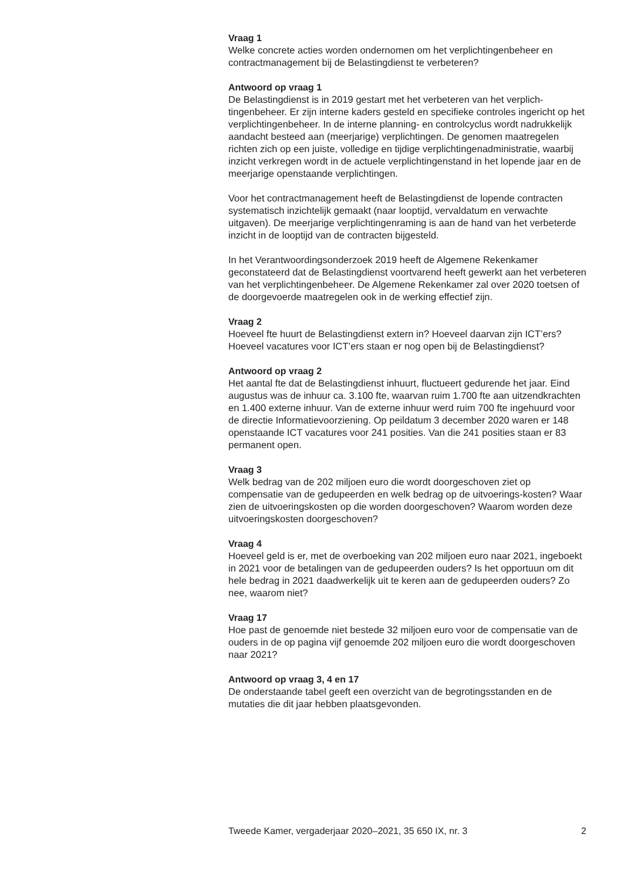Vraag 1
Welke concrete acties worden ondernomen om het verplichtingenbeheer en contractmanagement bij de Belastingdienst te verbeteren?
Antwoord op vraag 1
De Belastingdienst is in 2019 gestart met het verbeteren van het verplich-tingenbeheer. Er zijn interne kaders gesteld en specifieke controles ingericht op het verplichtingenbeheer. In de interne planning- en controlcyclus wordt nadrukkelijk aandacht besteed aan (meerjarige) verplichtingen. De genomen maatregelen richten zich op een juiste, volledige en tijdige verplichtingenadministratie, waarbij inzicht verkregen wordt in de actuele verplichtingenstand in het lopende jaar en de meerjarige openstaande verplichtingen.
Voor het contractmanagement heeft de Belastingdienst de lopende contracten systematisch inzichtelijk gemaakt (naar looptijd, vervaldatum en verwachte uitgaven). De meerjarige verplichtingenraming is aan de hand van het verbeterde inzicht in de looptijd van de contracten bijgesteld.
In het Verantwoordingsonderzoek 2019 heeft de Algemene Rekenkamer geconstateerd dat de Belastingdienst voortvarend heeft gewerkt aan het verbeteren van het verplichtingenbeheer. De Algemene Rekenkamer zal over 2020 toetsen of de doorgevoerde maatregelen ook in de werking effectief zijn.
Vraag 2
Hoeveel fte huurt de Belastingdienst extern in? Hoeveel daarvan zijn ICT’ers?
Hoeveel vacatures voor ICT’ers staan er nog open bij de Belastingdienst?
Antwoord op vraag 2
Het aantal fte dat de Belastingdienst inhuurt, fluctueert gedurende het jaar. Eind augustus was de inhuur ca. 3.100 fte, waarvan ruim 1.700 fte aan uitzendkrachten en 1.400 externe inhuur. Van de externe inhuur werd ruim 700 fte ingehuurd voor de directie Informatievoorziening. Op peildatum 3 december 2020 waren er 148 openstaande ICT vacatures voor 241 posities. Van die 241 posities staan er 83 permanent open.
Vraag 3
Welk bedrag van de 202 miljoen euro die wordt doorgeschoven ziet op compensatie van de gedupeerden en welk bedrag op de uitvoerings-kosten? Waar zien de uitvoeringskosten op die worden doorgeschoven? Waarom worden deze uitvoeringskosten doorgeschoven?
Vraag 4
Hoeveel geld is er, met de overboeking van 202 miljoen euro naar 2021, ingeboekt in 2021 voor de betalingen van de gedupeerden ouders? Is het opportuun om dit hele bedrag in 2021 daadwerkelijk uit te keren aan de gedupeerden ouders? Zo nee, waarom niet?
Vraag 17
Hoe past de genoemde niet bestede 32 miljoen euro voor de compensatie van de ouders in de op pagina vijf genoemde 202 miljoen euro die wordt doorgeschoven naar 2021?
Antwoord op vraag 3, 4 en 17
De onderstaande tabel geeft een overzicht van de begrotingsstanden en de mutaties die dit jaar hebben plaatsgevonden.
Tweede Kamer, vergaderjaar 2020–2021, 35 650 IX, nr. 3 2